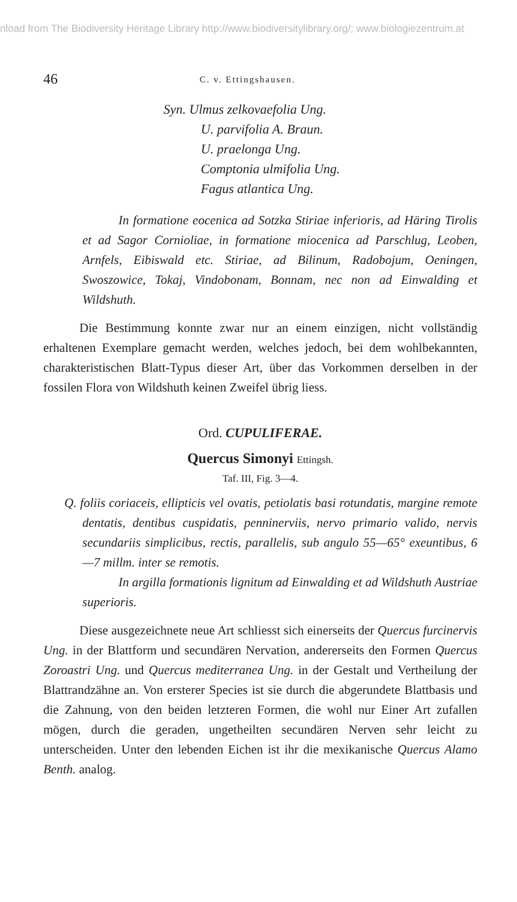nload from The Biodiversity Heritage Library http://www.biodiversitylibrary.org/; www.biologiezentrum.at
46
C. v. Ettingshausen.
Syn. Ulmus zelkovaefolia Ung.
U. parvifolia A. Braun.
U. praelonga Ung.
Comptonia ulmifolia Ung.
Fagus atlantica Ung.
In formatione eocenica ad Sotzka Stiriae inferioris, ad Häring Tirolis et ad Sagor Cornioliae, in formatione miocenica ad Parschlug, Leoben, Arnfels, Eibiswald etc. Stiriae, ad Bilinum, Radobojum, Oeningen, Swoszowice, Tokaj, Vindobonam, Bonnam, nec non ad Einwalding et Wildshuth.
Die Bestimmung konnte zwar nur an einem einzigen, nicht vollständig erhaltenen Exemplare gemacht werden, welches jedoch, bei dem wohlbekannten, charakteristischen Blatt-Typus dieser Art, über das Vorkommen derselben in der fossilen Flora von Wildshuth keinen Zweifel übrig liess.
Ord. CUPULIFERAE.
Quercus Simonyi Ettingsh.
Taf. III, Fig. 3—4.
Q. foliis coriaceis, ellipticis vel ovatis, petiolatis basi rotundatis, margine remote dentatis, dentibus cuspidatis, penninerviis, nervo primario valido, nervis secundariis simplicibus, rectis, parallelis, sub angulo 55—65° exeuntibus, 6—7 millm. inter se remotis.
In argilla formationis lignitum ad Einwalding et ad Wildshuth Austriae superioris.
Diese ausgezeichnete neue Art schliesst sich einerseits der Quercus furcinervis Ung. in der Blattform und secundären Nervation, andererseits den Formen Quercus Zoroastri Ung. und Quercus mediterranea Ung. in der Gestalt und Vertheilung der Blattrandzähne an. Von ersterer Species ist sie durch die abgerundete Blattbasis und die Zahnung, von den beiden letzteren Formen, die wohl nur Einer Art zufallen mögen, durch die geraden, ungetheilten secundären Nerven sehr leicht zu unterscheiden. Unter den lebenden Eichen ist ihr die mexikanische Quercus Alamo Benth. analog.